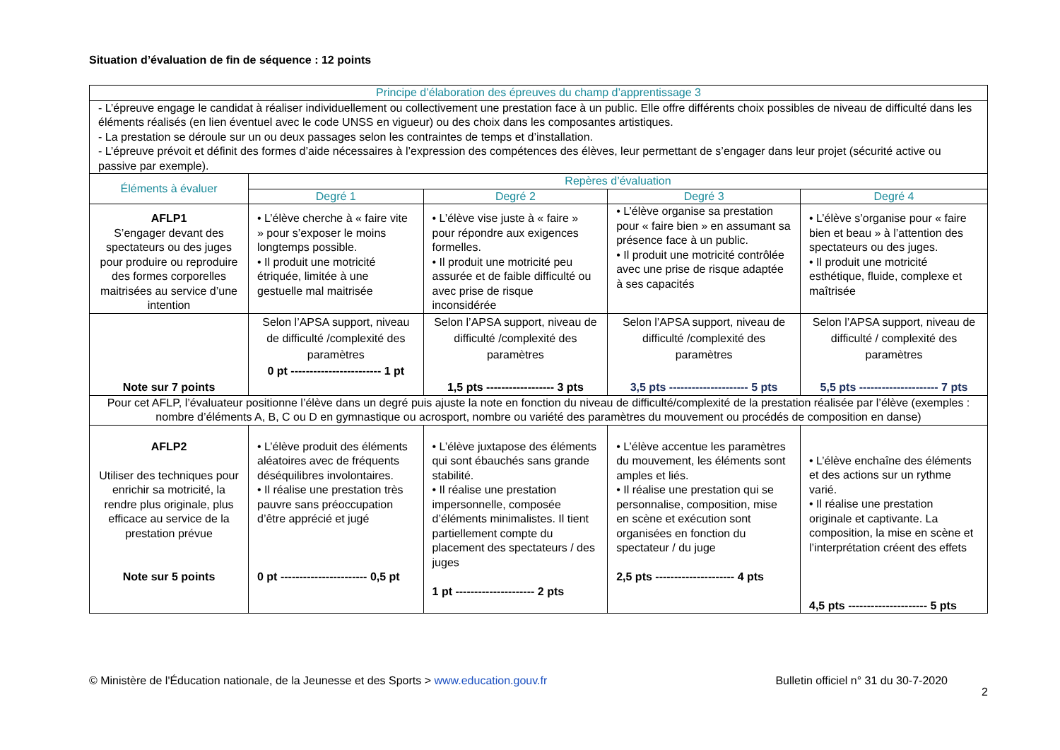Situation d’évaluation de fin de séquence : 12 points
| Principe d’élaboration des épreuves du champ d’apprentissage 3 | | | | |
| --- | --- | --- | --- | --- |
| - L’épreuve engage le candidat à réaliser individuellement ou collectivement une prestation face à un public. Elle offre différents choix possibles de niveau de difficulté dans les éléments réalisés (en lien éventuel avec le code UNSS en vigueur) ou des choix dans les composantes artistiques. - La prestation se déroule sur un ou deux passages selon les contraintes de temps et d’installation. - L’épreuve prévoit et définit des formes d’aide nécessaires à l’expression des compétences des élèves, leur permettant de s’engager dans leur projet (sécurité active ou passive par exemple). | | | | |
| Éléments à évaluer | Repères d’évaluation | | | |
| | Degré 1 | Degré 2 | Degré 3 | Degré 4 |
| AFLP1 S’engager devant des spectateurs ou des juges pour produire ou reproduire des formes corporelles maitrisées au service d’une intention | • L’élève cherche à « faire vite » pour s’exposer le moins longtemps possible. • Il produit une motricité étriquée, limitée à une gestuelle mal maitrisée | • L’élève vise juste à « faire » pour répondre aux exigences formelles. • Il produit une motricité peu assurée et de faible difficulté ou avec prise de risque inconsidérée | • L’élève organise sa prestation pour « faire bien » en assumant sa présence face à un public. • Il produit une motricité contrôlée avec une prise de risque adaptée à ses capacités | • L’élève s’organise pour « faire bien et beau » à l’attention des spectateurs ou des juges. • Il produit une motricité esthétique, fluide, complexe et maîtrisée |
| Note sur 7 points | Selon l’APSA support, niveau de difficulté /complexité des paramètres 0 pt ------------------------ 1 pt | Selon l’APSA support, niveau de difficulté /complexité des paramètres 1,5 pts ------------------ 3 pts | Selon l’APSA support, niveau de difficulté /complexité des paramètres 3,5 pts --------------------- 5 pts | Selon l’APSA support, niveau de difficulté / complexité des paramètres 5,5 pts --------------------- 7 pts |
| Pour cet AFLP, l’évaluateur positionne l’élève dans un degré puis ajuste la note en fonction du niveau de difficulté/complexité de la prestation réalisée par l’élève (exemples : nombre d’éléments A, B, C ou D en gymnastique ou acrosport, nombre ou variété des paramètres du mouvement ou procédés de composition en danse) | | | | |
| AFLP2 Utiliser des techniques pour enrichir sa motricité, la rendre plus originale, plus efficace au service de la prestation prévue Note sur 5 points | • L’élève produit des éléments aléatoires avec de fréquents déséquilibres involontaires. • Il réalise une prestation très pauvre sans préoccupation d’être apprécié et jugé 0 pt ----------------------- 0,5 pt | • L’élève juxtapose des éléments qui sont ébauchés sans grande stabilité. • Il réalise une prestation impersonnelle, composée d’éléments minimalistes. Il tient partiellement compte du placement des spectateurs / des juges 1 pt --------------------- 2 pts | • L’élève accentue les paramètres du mouvement, les éléments sont amples et liés. • Il réalise une prestation qui se personnalise, composition, mise en scène et exécution sont organisées en fonction du spectateur / du juge 2,5 pts --------------------- 4 pts | • L’élève enchaîne des éléments et des actions sur un rythme varié. • Il réalise une prestation originale et captivante. La composition, la mise en scène et l’interprétation créent des effets 4,5 pts --------------------- 5 pts |
2
© Ministère de l'Éducation nationale, de la Jeunesse et des Sports > www.education.gouv.fr Bulletin officiel n° 31 du 30-7-2020